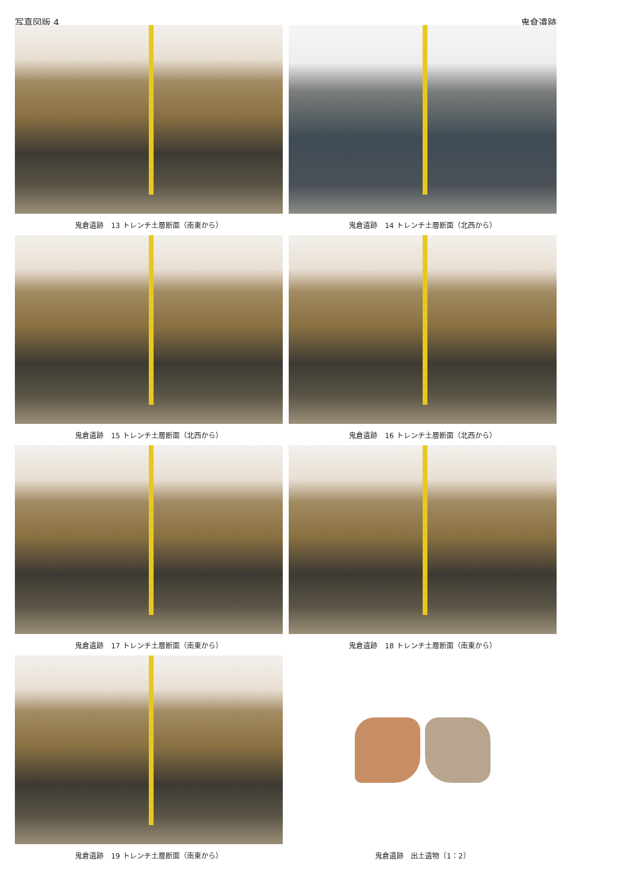写真図版 4 鬼倉遺跡
鬼倉遺跡　13 トレンチ土層断面（南東から）
鬼倉遺跡　14 トレンチ土層断面（北西から）
鬼倉遺跡　15 トレンチ土層断面（北西から）
鬼倉遺跡　16 トレンチ土層断面（北西から）
鬼倉遺跡　17 トレンチ土層断面（南東から）
鬼倉遺跡　18 トレンチ土層断面（南東から）
鬼倉遺跡　19 トレンチ土層断面（南東から）
鬼倉遺跡　出土遺物〔1：2〕